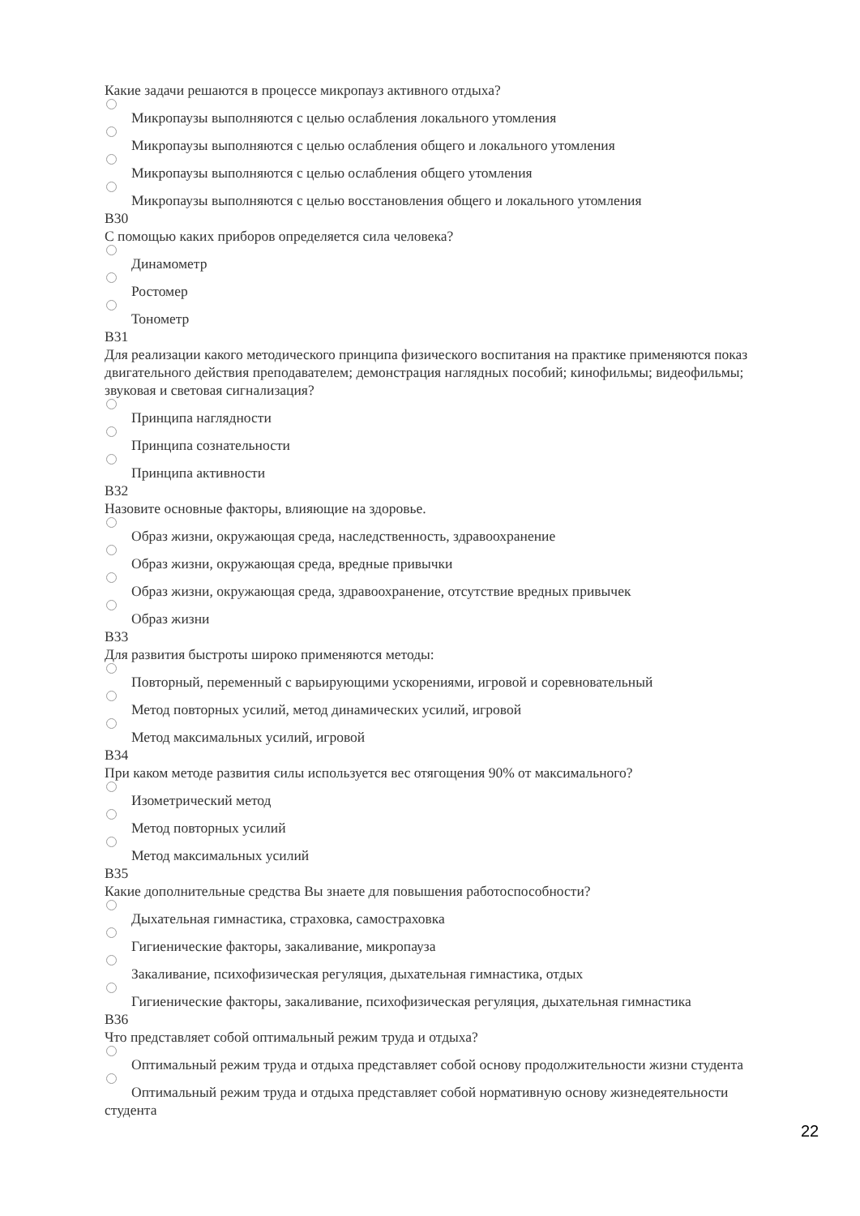Какие задачи решаются в процессе микропауз активного отдыха?
Микропаузы выполняются с целью ослабления локального утомления
Микропаузы выполняются с целью ослабления общего и локального утомления
Микропаузы выполняются с целью ослабления общего утомления
Микропаузы выполняются с целью восстановления общего и локального утомления
В30
С помощью каких приборов определяется сила человека?
Динамометр
Ростомер
Тонометр
В31
Для реализации какого методического принципа физического воспитания на практике применяются показ двигательного действия преподавателем; демонстрация наглядных пособий; кинофильмы; видеофильмы; звуковая и световая сигнализация?
Принципа наглядности
Принципа сознательности
Принципа активности
В32
Назовите основные факторы, влияющие на здоровье.
Образ жизни, окружающая среда, наследственность, здравоохранение
Образ жизни, окружающая среда, вредные привычки
Образ жизни, окружающая среда, здравоохранение, отсутствие вредных привычек
Образ жизни
В33
Для развития быстроты широко применяются методы:
Повторный, переменный с варьирующими ускорениями, игровой и соревновательный
Метод повторных усилий, метод динамических усилий, игровой
Метод максимальных усилий, игровой
В34
При каком методе развития силы используется вес отягощения 90% от максимального?
Изометрический метод
Метод повторных усилий
Метод максимальных усилий
В35
Какие дополнительные средства Вы знаете для повышения работоспособности?
Дыхательная гимнастика, страховка, самостраховка
Гигиенические факторы, закаливание, микропауза
Закаливание, психофизическая регуляция, дыхательная гимнастика, отдых
Гигиенические факторы, закаливание, психофизическая регуляция, дыхательная гимнастика
В36
Что представляет собой оптимальный режим труда и отдыха?
Оптимальный режим труда и отдыха представляет собой основу продолжительности жизни студента
Оптимальный режим труда и отдыха представляет собой нормативную основу жизнедеятельности студента
22